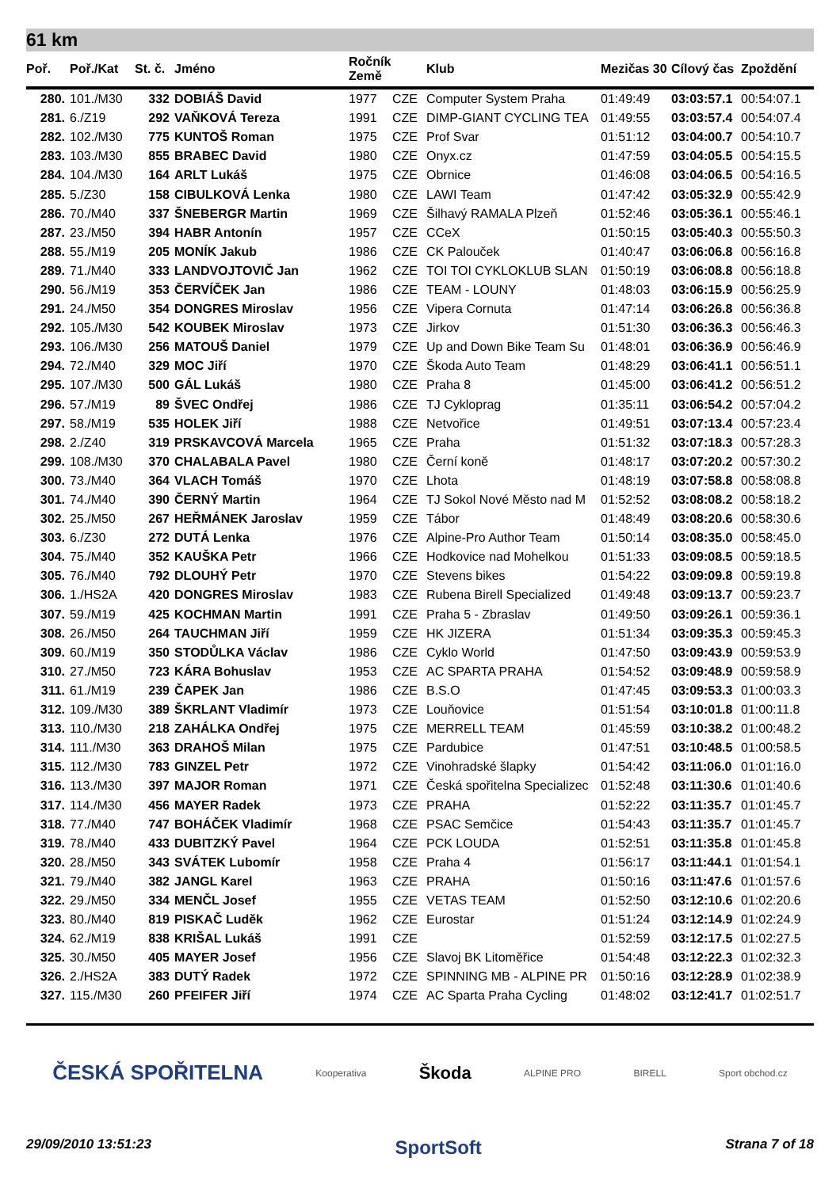61 km
| Poř. | Poř./Kat | St. č. | Jméno | Ročník Země | | Klub | Mezičas 30 | Cílový čas | Zpoždění |
| --- | --- | --- | --- | --- | --- | --- | --- | --- | --- |
| 280. | 101./M30 | 332 | DOBIÁŠ David | 1977 | CZE | Computer System Praha | 01:49:49 | 03:03:57.1 | 00:54:07.1 |
| 281. | 6./Z19 | 292 | VAŇKOVÁ Tereza | 1991 | CZE | DIMP-GIANT CYCLING TEA | 01:49:55 | 03:03:57.4 | 00:54:07.4 |
| 282. | 102./M30 | 775 | KUNTOŠ Roman | 1975 | CZE | Prof Svar | 01:51:12 | 03:04:00.7 | 00:54:10.7 |
| 283. | 103./M30 | 855 | BRABEC David | 1980 | CZE | Onyx.cz | 01:47:59 | 03:04:05.5 | 00:54:15.5 |
| 284. | 104./M30 | 164 | ARLT Lukáš | 1975 | CZE | Obrnice | 01:46:08 | 03:04:06.5 | 00:54:16.5 |
| 285. | 5./Z30 | 158 | CIBULKOVÁ Lenka | 1980 | CZE | LAWI Team | 01:47:42 | 03:05:32.9 | 00:55:42.9 |
| 286. | 70./M40 | 337 | ŠNEBERGR Martin | 1969 | CZE | Šilhavý RAMALA Plzeň | 01:52:46 | 03:05:36.1 | 00:55:46.1 |
| 287. | 23./M50 | 394 | HABR Antonín | 1957 | CZE | CCeX | 01:50:15 | 03:05:40.3 | 00:55:50.3 |
| 288. | 55./M19 | 205 | MONÍK Jakub | 1986 | CZE | CK Palouček | 01:40:47 | 03:06:06.8 | 00:56:16.8 |
| 289. | 71./M40 | 333 | LANDVOJTOVIČ Jan | 1962 | CZE | TOI TOI CYKLOKLUB SLAN | 01:50:19 | 03:06:08.8 | 00:56:18.8 |
| 290. | 56./M19 | 353 | ČERVÍČEK Jan | 1986 | CZE | TEAM - LOUNY | 01:48:03 | 03:06:15.9 | 00:56:25.9 |
| 291. | 24./M50 | 354 | DONGRES Miroslav | 1956 | CZE | Vipera Cornuta | 01:47:14 | 03:06:26.8 | 00:56:36.8 |
| 292. | 105./M30 | 542 | KOUBEK Miroslav | 1973 | CZE | Jirkov | 01:51:30 | 03:06:36.3 | 00:56:46.3 |
| 293. | 106./M30 | 256 | MATOUŠ Daniel | 1979 | CZE | Up and Down Bike Team Su | 01:48:01 | 03:06:36.9 | 00:56:46.9 |
| 294. | 72./M40 | 329 | MOC Jiří | 1970 | CZE | Škoda Auto Team | 01:48:29 | 03:06:41.1 | 00:56:51.1 |
| 295. | 107./M30 | 500 | GÁL Lukáš | 1980 | CZE | Praha 8 | 01:45:00 | 03:06:41.2 | 00:56:51.2 |
| 296. | 57./M19 | 89 | ŠVEC Ondřej | 1986 | CZE | TJ Cykloprag | 01:35:11 | 03:06:54.2 | 00:57:04.2 |
| 297. | 58./M19 | 535 | HOLEK Jiří | 1988 | CZE | Netvořice | 01:49:51 | 03:07:13.4 | 00:57:23.4 |
| 298. | 2./Z40 | 319 | PRSKAVCOVÁ Marcela | 1965 | CZE | Praha | 01:51:32 | 03:07:18.3 | 00:57:28.3 |
| 299. | 108./M30 | 370 | CHALABALA Pavel | 1980 | CZE | Černí koně | 01:48:17 | 03:07:20.2 | 00:57:30.2 |
| 300. | 73./M40 | 364 | VLACH Tomáš | 1970 | CZE | Lhota | 01:48:19 | 03:07:58.8 | 00:58:08.8 |
| 301. | 74./M40 | 390 | ČERNÝ Martin | 1964 | CZE | TJ Sokol Nové Město nad M | 01:52:52 | 03:08:08.2 | 00:58:18.2 |
| 302. | 25./M50 | 267 | HEŘMÁNEK Jaroslav | 1959 | CZE | Tábor | 01:48:49 | 03:08:20.6 | 00:58:30.6 |
| 303. | 6./Z30 | 272 | DUTÁ Lenka | 1976 | CZE | Alpine-Pro Author Team | 01:50:14 | 03:08:35.0 | 00:58:45.0 |
| 304. | 75./M40 | 352 | KAUŠKA Petr | 1966 | CZE | Hodkovice nad Mohelkou | 01:51:33 | 03:09:08.5 | 00:59:18.5 |
| 305. | 76./M40 | 792 | DLOUHÝ Petr | 1970 | CZE | Stevens bikes | 01:54:22 | 03:09:09.8 | 00:59:19.8 |
| 306. | 1./HS2A | 420 | DONGRES Miroslav | 1983 | CZE | Rubena Birell Specialized | 01:49:48 | 03:09:13.7 | 00:59:23.7 |
| 307. | 59./M19 | 425 | KOCHMAN Martin | 1991 | CZE | Praha 5 - Zbraslav | 01:49:50 | 03:09:26.1 | 00:59:36.1 |
| 308. | 26./M50 | 264 | TAUCHMAN Jiří | 1959 | CZE | HK JIZERA | 01:51:34 | 03:09:35.3 | 00:59:45.3 |
| 309. | 60./M19 | 350 | STODŮLKA Václav | 1986 | CZE | Cyklo World | 01:47:50 | 03:09:43.9 | 00:59:53.9 |
| 310. | 27./M50 | 723 | KÁRA Bohuslav | 1953 | CZE | AC SPARTA PRAHA | 01:54:52 | 03:09:48.9 | 00:59:58.9 |
| 311. | 61./M19 | 239 | ČAPEK Jan | 1986 | CZE | B.S.O | 01:47:45 | 03:09:53.3 | 01:00:03.3 |
| 312. | 109./M30 | 389 | ŠKRLANT Vladimír | 1973 | CZE | Louňovice | 01:51:54 | 03:10:01.8 | 01:00:11.8 |
| 313. | 110./M30 | 218 | ZAHÁLKA Ondřej | 1975 | CZE | MERRELL TEAM | 01:45:59 | 03:10:38.2 | 01:00:48.2 |
| 314. | 111./M30 | 363 | DRAHOŠ Milan | 1975 | CZE | Pardubice | 01:47:51 | 03:10:48.5 | 01:00:58.5 |
| 315. | 112./M30 | 783 | GINZEL Petr | 1972 | CZE | Vinohradské šlapky | 01:54:42 | 03:11:06.0 | 01:01:16.0 |
| 316. | 113./M30 | 397 | MAJOR Roman | 1971 | CZE | Česká spořitelna Specializec | 01:52:48 | 03:11:30.6 | 01:01:40.6 |
| 317. | 114./M30 | 456 | MAYER Radek | 1973 | CZE | PRAHA | 01:52:22 | 03:11:35.7 | 01:01:45.7 |
| 318. | 77./M40 | 747 | BOHÁČEK Vladimír | 1968 | CZE | PSAC Semčice | 01:54:43 | 03:11:35.7 | 01:01:45.7 |
| 319. | 78./M40 | 433 | DUBITZKÝ Pavel | 1964 | CZE | PCK LOUDA | 01:52:51 | 03:11:35.8 | 01:01:45.8 |
| 320. | 28./M50 | 343 | SVÁTEK Lubomír | 1958 | CZE | Praha 4 | 01:56:17 | 03:11:44.1 | 01:01:54.1 |
| 321. | 79./M40 | 382 | JANGL Karel | 1963 | CZE | PRAHA | 01:50:16 | 03:11:47.6 | 01:01:57.6 |
| 322. | 29./M50 | 334 | MENČL Josef | 1955 | CZE | VETAS TEAM | 01:52:50 | 03:12:10.6 | 01:02:20.6 |
| 323. | 80./M40 | 819 | PISKAČ Luděk | 1962 | CZE | Eurostar | 01:51:24 | 03:12:14.9 | 01:02:24.9 |
| 324. | 62./M19 | 838 | KRIŠAL Lukáš | 1991 | CZE | | 01:52:59 | 03:12:17.5 | 01:02:27.5 |
| 325. | 30./M50 | 405 | MAYER Josef | 1956 | CZE | Slavoj BK Litoměřice | 01:54:48 | 03:12:22.3 | 01:02:32.3 |
| 326. | 2./HS2A | 383 | DUTÝ Radek | 1972 | CZE | SPINNING MB - ALPINE PR | 01:50:16 | 03:12:28.9 | 01:02:38.9 |
| 327. | 115./M30 | 260 | PFEIFER Jiří | 1974 | CZE | AC Sparta Praha Cycling | 01:48:02 | 03:12:41.7 | 01:02:51.7 |
ČESKÁ SPOŘITELNA Kooperativa Škoda ALPINE PRO BIRELL Sport obchod.cz
29/09/2010 13:51:23 SportSoft Strana 7 of 18